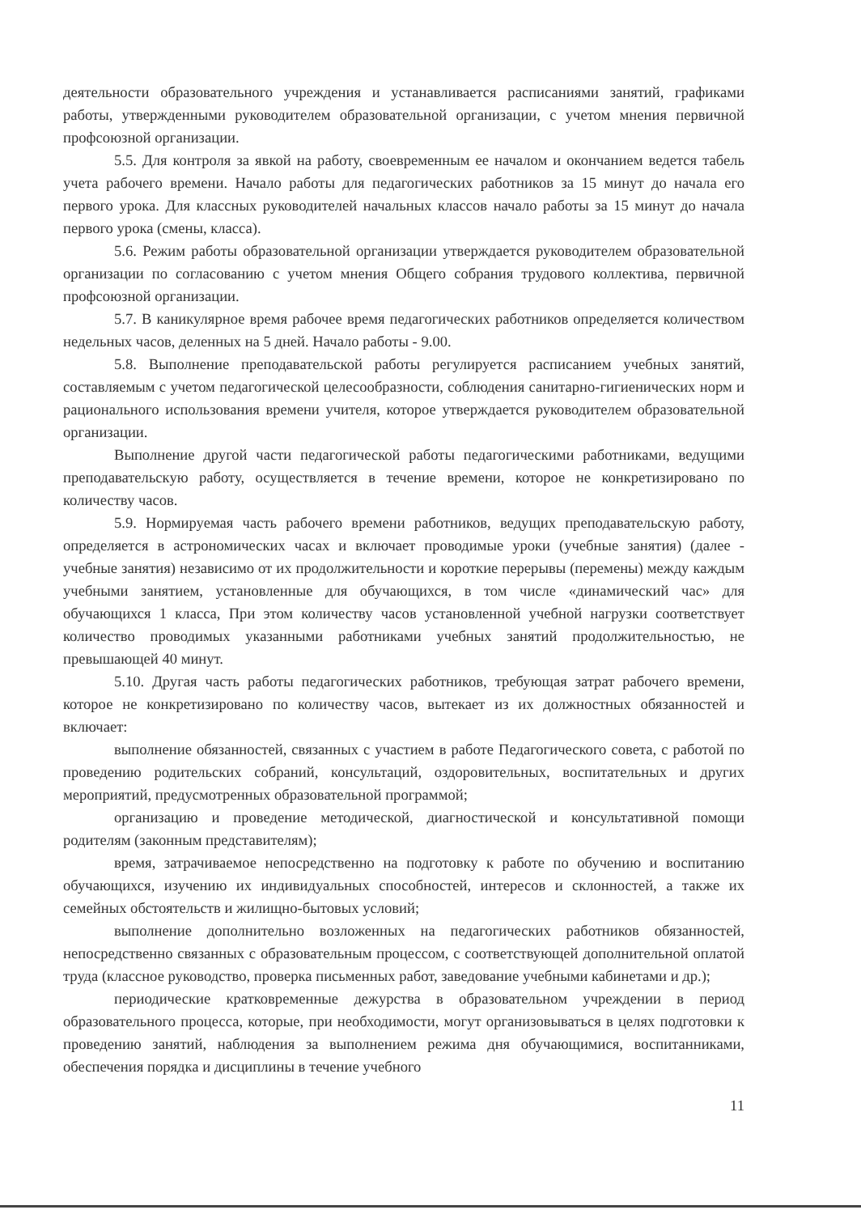деятельности образовательного учреждения и устанавливается расписаниями занятий, графиками работы, утвержденными руководителем образовательной организации, с учетом мнения первичной профсоюзной организации.
5.5. Для контроля за явкой на работу, своевременным ее началом и окончанием ведется табель учета рабочего времени. Начало работы для педагогических работников за 15 минут до начала его первого урока. Для классных руководителей начальных классов начало работы за 15 минут до начала первого урока (смены, класса).
5.6. Режим работы образовательной организации утверждается руководителем образовательной организации по согласованию с учетом мнения Общего собрания трудового коллектива, первичной профсоюзной организации.
5.7. В каникулярное время рабочее время педагогических работников определяется количеством недельных часов, деленных на 5 дней. Начало работы - 9.00.
5.8. Выполнение преподавательской работы регулируется расписанием учебных занятий, составляемым с учетом педагогической целесообразности, соблюдения санитарно-гигиенических норм и рационального использования времени учителя, которое утверждается руководителем образовательной организации.
Выполнение другой части педагогической работы педагогическими работниками, ведущими преподавательскую работу, осуществляется в течение времени, которое не конкретизировано по количеству часов.
5.9. Нормируемая часть рабочего времени работников, ведущих преподавательскую работу, определяется в астрономических часах и включает проводимые уроки (учебные занятия) (далее - учебные занятия) независимо от их продолжительности и короткие перерывы (перемены) между каждым учебными занятием, установленные для обучающихся, в том числе «динамический час» для обучающихся 1 класса, При этом количеству часов установленной учебной нагрузки соответствует количество проводимых указанными работниками учебных занятий продолжительностью, не превышающей 40 минут.
5.10. Другая часть работы педагогических работников, требующая затрат рабочего времени, которое не конкретизировано по количеству часов, вытекает из их должностных обязанностей и включает:
выполнение обязанностей, связанных с участием в работе Педагогического совета, с работой по проведению родительских собраний, консультаций, оздоровительных, воспитательных и других мероприятий, предусмотренных образовательной программой;
организацию и проведение методической, диагностической и консультативной помощи родителям (законным представителям);
время, затрачиваемое непосредственно на подготовку к работе по обучению и воспитанию обучающихся, изучению их индивидуальных способностей, интересов и склонностей, а также их семейных обстоятельств и жилищно-бытовых условий;
выполнение дополнительно возложенных на педагогических работников обязанностей, непосредственно связанных с образовательным процессом, с соответствующей дополнительной оплатой труда (классное руководство, проверка письменных работ, заведование учебными кабинетами и др.);
периодические кратковременные дежурства в образовательном учреждении в период образовательного процесса, которые, при необходимости, могут организовываться в целях подготовки к проведению занятий, наблюдения за выполнением режима дня обучающимися, воспитанниками, обеспечения порядка и дисциплины в течение учебного
11